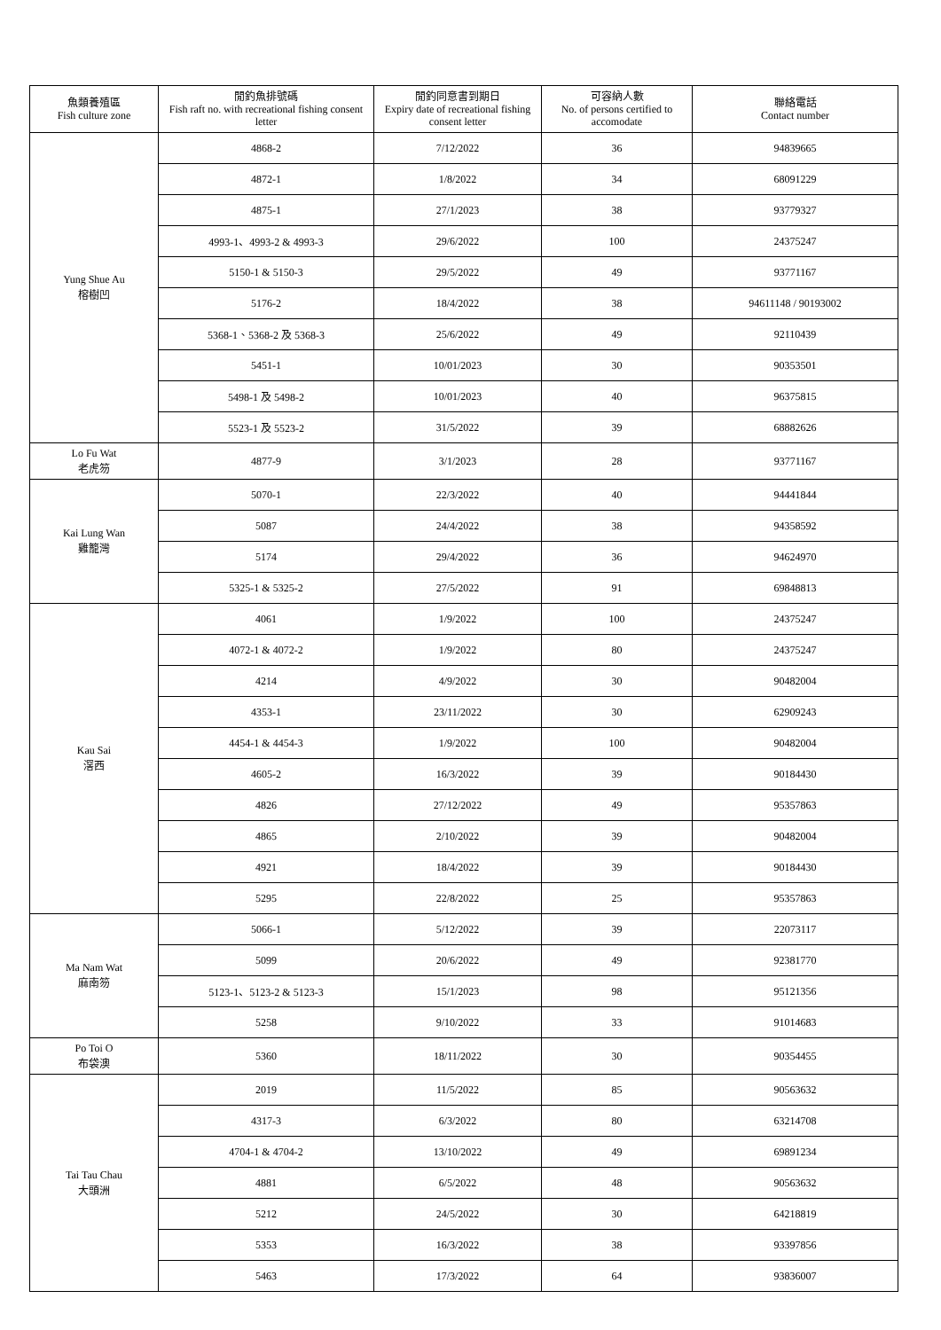| 魚類養殖區 Fish culture zone | 閒釣魚排號碼 Fish raft no. with recreational fishing consent letter | 閒釣同意書到期日 Expiry date of recreational fishing consent letter | 可容納人數 No. of persons certified to accomodate | 聯絡電話 Contact number |
| --- | --- | --- | --- | --- |
| Yung Shue Au 榕樹凹 | 4868-2 | 7/12/2022 | 36 | 94839665 |
| | 4872-1 | 1/8/2022 | 34 | 68091229 |
| | 4875-1 | 27/1/2023 | 38 | 93779327 |
| | 4993-1、4993-2 & 4993-3 | 29/6/2022 | 100 | 24375247 |
| | 5150-1 & 5150-3 | 29/5/2022 | 49 | 93771167 |
| | 5176-2 | 18/4/2022 | 38 | 94611148 / 90193002 |
| | 5368-1、5368-2 及 5368-3 | 25/6/2022 | 49 | 92110439 |
| | 5451-1 | 10/01/2023 | 30 | 90353501 |
| | 5498-1 及 5498-2 | 10/01/2023 | 40 | 96375815 |
| | 5523-1 及 5523-2 | 31/5/2022 | 39 | 68882626 |
| Lo Fu Wat 老虎笏 | 4877-9 | 3/1/2023 | 28 | 93771167 |
| Kai Lung Wan 雞籠灣 | 5070-1 | 22/3/2022 | 40 | 94441844 |
| | 5087 | 24/4/2022 | 38 | 94358592 |
| | 5174 | 29/4/2022 | 36 | 94624970 |
| | 5325-1 & 5325-2 | 27/5/2022 | 91 | 69848813 |
| Kau Sai 滘西 | 4061 | 1/9/2022 | 100 | 24375247 |
| | 4072-1 & 4072-2 | 1/9/2022 | 80 | 24375247 |
| | 4214 | 4/9/2022 | 30 | 90482004 |
| | 4353-1 | 23/11/2022 | 30 | 62909243 |
| | 4454-1 & 4454-3 | 1/9/2022 | 100 | 90482004 |
| | 4605-2 | 16/3/2022 | 39 | 90184430 |
| | 4826 | 27/12/2022 | 49 | 95357863 |
| | 4865 | 2/10/2022 | 39 | 90482004 |
| | 4921 | 18/4/2022 | 39 | 90184430 |
| | 5295 | 22/8/2022 | 25 | 95357863 |
| Ma Nam Wat 麻南笏 | 5066-1 | 5/12/2022 | 39 | 22073117 |
| | 5099 | 20/6/2022 | 49 | 92381770 |
| | 5123-1、5123-2 & 5123-3 | 15/1/2023 | 98 | 95121356 |
| | 5258 | 9/10/2022 | 33 | 91014683 |
| Po Toi O 布袋澳 | 5360 | 18/11/2022 | 30 | 90354455 |
| Tai Tau Chau 大頭洲 | 2019 | 11/5/2022 | 85 | 90563632 |
| | 4317-3 | 6/3/2022 | 80 | 63214708 |
| | 4704-1 & 4704-2 | 13/10/2022 | 49 | 69891234 |
| | 4881 | 6/5/2022 | 48 | 90563632 |
| | 5212 | 24/5/2022 | 30 | 64218819 |
| | 5353 | 16/3/2022 | 38 | 93397856 |
| | 5463 | 17/3/2022 | 64 | 93836007 |